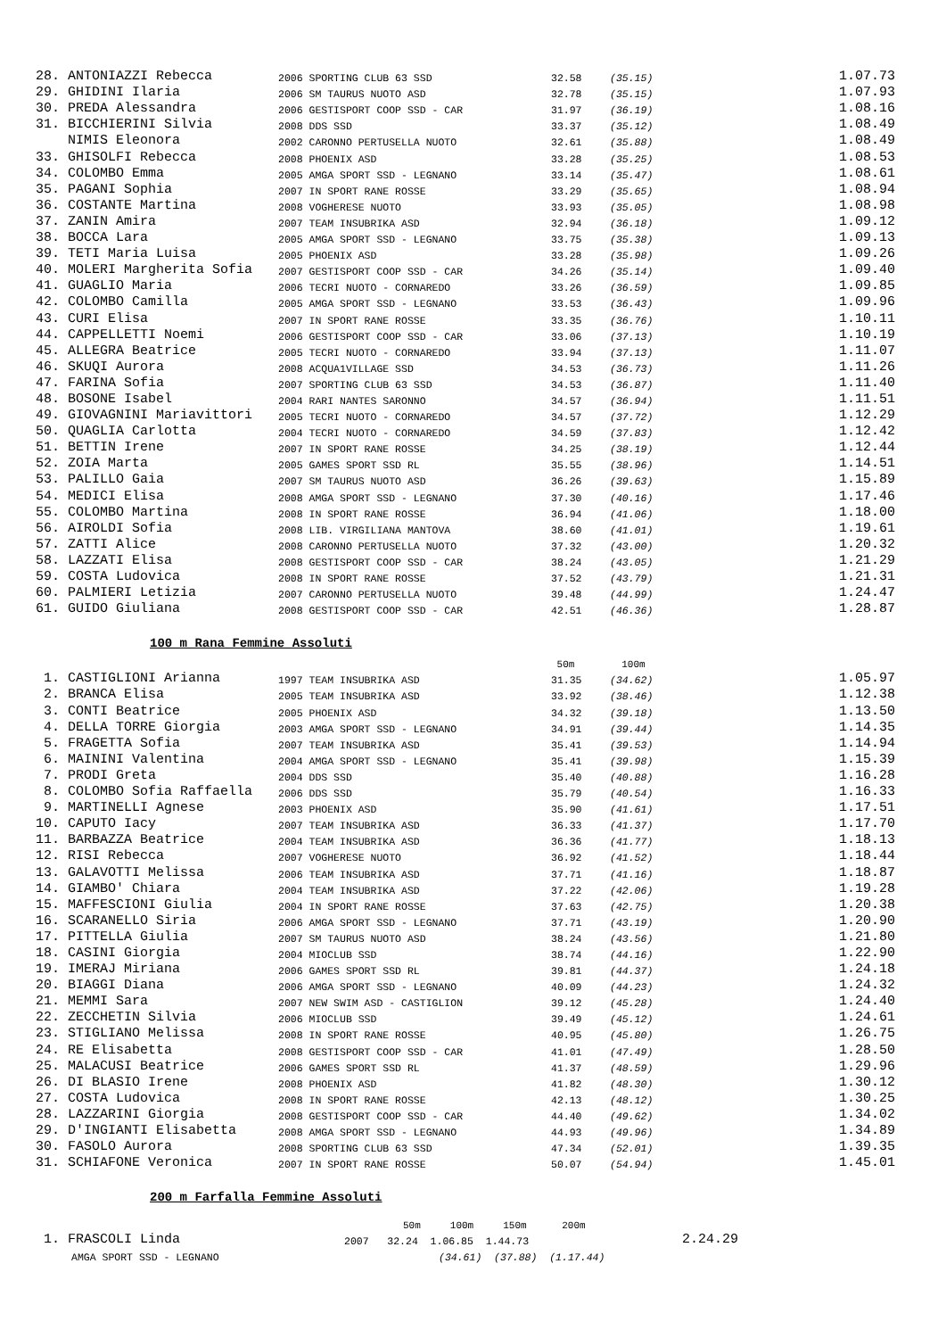| 28. ANTONIAZZI Rebecca | 2006 SPORTING CLUB 63 SSD | 32.58 | (35.15) | 1.07.73 |
| 29. GHIDINI Ilaria | 2006 SM TAURUS NUOTO ASD | 32.78 | (35.15) | 1.07.93 |
| 30. PREDA Alessandra | 2006 GESTISPORT COOP SSD - CAR | 31.97 | (36.19) | 1.08.16 |
| 31. BICCHIERINI Silvia | 2008 DDS SSD | 33.37 | (35.12) | 1.08.49 |
| NIMIS Eleonora | 2002 CARONNO PERTUSELLA NUOTO | 32.61 | (35.88) | 1.08.49 |
| 33. GHISOLFI Rebecca | 2008 PHOENIX ASD | 33.28 | (35.25) | 1.08.53 |
| 34. COLOMBO Emma | 2005 AMGA SPORT SSD - LEGNANO | 33.14 | (35.47) | 1.08.61 |
| 35. PAGANI Sophia | 2007 IN SPORT RANE ROSSE | 33.29 | (35.65) | 1.08.94 |
| 36. COSTANTE Martina | 2008 VOGHERESE NUOTO | 33.93 | (35.05) | 1.08.98 |
| 37. ZANIN Amira | 2007 TEAM INSUBRIKA ASD | 32.94 | (36.18) | 1.09.12 |
| 38. BOCCA Lara | 2005 AMGA SPORT SSD - LEGNANO | 33.75 | (35.38) | 1.09.13 |
| 39. TETI Maria Luisa | 2005 PHOENIX ASD | 33.28 | (35.98) | 1.09.26 |
| 40. MOLERI Margherita Sofia | 2007 GESTISPORT COOP SSD - CAR | 34.26 | (35.14) | 1.09.40 |
| 41. GUAGLIO Maria | 2006 TECRI NUOTO - CORNAREDO | 33.26 | (36.59) | 1.09.85 |
| 42. COLOMBO Camilla | 2005 AMGA SPORT SSD - LEGNANO | 33.53 | (36.43) | 1.09.96 |
| 43. CURI Elisa | 2007 IN SPORT RANE ROSSE | 33.35 | (36.76) | 1.10.11 |
| 44. CAPPELLETTI Noemi | 2006 GESTISPORT COOP SSD - CAR | 33.06 | (37.13) | 1.10.19 |
| 45. ALLEGRA Beatrice | 2005 TECRI NUOTO - CORNAREDO | 33.94 | (37.13) | 1.11.07 |
| 46. SKUQI Aurora | 2008 ACQUA1VILLAGE SSD | 34.53 | (36.73) | 1.11.26 |
| 47. FARINA Sofia | 2007 SPORTING CLUB 63 SSD | 34.53 | (36.87) | 1.11.40 |
| 48. BOSONE Isabel | 2004 RARI NANTES SARONNO | 34.57 | (36.94) | 1.11.51 |
| 49. GIOVAGNINI Mariavittori | 2005 TECRI NUOTO - CORNAREDO | 34.57 | (37.72) | 1.12.29 |
| 50. QUAGLIA Carlotta | 2004 TECRI NUOTO - CORNAREDO | 34.59 | (37.83) | 1.12.42 |
| 51. BETTIN Irene | 2007 IN SPORT RANE ROSSE | 34.25 | (38.19) | 1.12.44 |
| 52. ZOIA Marta | 2005 GAMES SPORT SSD RL | 35.55 | (38.96) | 1.14.51 |
| 53. PALILLO Gaia | 2007 SM TAURUS NUOTO ASD | 36.26 | (39.63) | 1.15.89 |
| 54. MEDICI Elisa | 2008 AMGA SPORT SSD - LEGNANO | 37.30 | (40.16) | 1.17.46 |
| 55. COLOMBO Martina | 2008 IN SPORT RANE ROSSE | 36.94 | (41.06) | 1.18.00 |
| 56. AIROLDI Sofia | 2008 LIB. VIRGILIANA MANTOVA | 38.60 | (41.01) | 1.19.61 |
| 57. ZATTI Alice | 2008 CARONNO PERTUSELLA NUOTO | 37.32 | (43.00) | 1.20.32 |
| 58. LAZZATI Elisa | 2008 GESTISPORT COOP SSD - CAR | 38.24 | (43.05) | 1.21.29 |
| 59. COSTA Ludovica | 2008 IN SPORT RANE ROSSE | 37.52 | (43.79) | 1.21.31 |
| 60. PALMIERI Letizia | 2007 CARONNO PERTUSELLA NUOTO | 39.48 | (44.99) | 1.24.47 |
| 61. GUIDO Giuliana | 2008 GESTISPORT COOP SSD - CAR | 42.51 | (46.36) | 1.28.87 |
100 m Rana Femmine Assoluti
| | | 50m | 100m | |
| 1. CASTIGLIONI Arianna | 1997 TEAM INSUBRIKA ASD | 31.35 | (34.62) | 1.05.97 |
| 2. BRANCA Elisa | 2005 TEAM INSUBRIKA ASD | 33.92 | (38.46) | 1.12.38 |
| 3. CONTI Beatrice | 2005 PHOENIX ASD | 34.32 | (39.18) | 1.13.50 |
| 4. DELLA TORRE Giorgia | 2003 AMGA SPORT SSD - LEGNANO | 34.91 | (39.44) | 1.14.35 |
| 5. FRAGETTA Sofia | 2007 TEAM INSUBRIKA ASD | 35.41 | (39.53) | 1.14.94 |
| 6. MAININI Valentina | 2004 AMGA SPORT SSD - LEGNANO | 35.41 | (39.98) | 1.15.39 |
| 7. PRODI Greta | 2004 DDS SSD | 35.40 | (40.88) | 1.16.28 |
| 8. COLOMBO Sofia Raffaella | 2006 DDS SSD | 35.79 | (40.54) | 1.16.33 |
| 9. MARTINELLI Agnese | 2003 PHOENIX ASD | 35.90 | (41.61) | 1.17.51 |
| 10. CAPUTO Iacy | 2007 TEAM INSUBRIKA ASD | 36.33 | (41.37) | 1.17.70 |
| 11. BARBAZZA Beatrice | 2004 TEAM INSUBRIKA ASD | 36.36 | (41.77) | 1.18.13 |
| 12. RISI Rebecca | 2007 VOGHERESE NUOTO | 36.92 | (41.52) | 1.18.44 |
| 13. GALAVOTTI Melissa | 2006 TEAM INSUBRIKA ASD | 37.71 | (41.16) | 1.18.87 |
| 14. GIAMBO' Chiara | 2004 TEAM INSUBRIKA ASD | 37.22 | (42.06) | 1.19.28 |
| 15. MAFFESCIONI Giulia | 2004 IN SPORT RANE ROSSE | 37.63 | (42.75) | 1.20.38 |
| 16. SCARANELLO Siria | 2006 AMGA SPORT SSD - LEGNANO | 37.71 | (43.19) | 1.20.90 |
| 17. PITTELLA Giulia | 2007 SM TAURUS NUOTO ASD | 38.24 | (43.56) | 1.21.80 |
| 18. CASINI Giorgia | 2004 MIOCLUB SSD | 38.74 | (44.16) | 1.22.90 |
| 19. IMERAJ Miriana | 2006 GAMES SPORT SSD RL | 39.81 | (44.37) | 1.24.18 |
| 20. BIAGGI Diana | 2006 AMGA SPORT SSD - LEGNANO | 40.09 | (44.23) | 1.24.32 |
| 21. MEMMI Sara | 2007 NEW SWIM ASD - CASTIGLION | 39.12 | (45.28) | 1.24.40 |
| 22. ZECCHETIN Silvia | 2006 MIOCLUB SSD | 39.49 | (45.12) | 1.24.61 |
| 23. STIGLIANO Melissa | 2008 IN SPORT RANE ROSSE | 40.95 | (45.80) | 1.26.75 |
| 24. RE Elisabetta | 2008 GESTISPORT COOP SSD - CAR | 41.01 | (47.49) | 1.28.50 |
| 25. MALACUSI Beatrice | 2006 GAMES SPORT SSD RL | 41.37 | (48.59) | 1.29.96 |
| 26. DI BLASIO Irene | 2008 PHOENIX ASD | 41.82 | (48.30) | 1.30.12 |
| 27. COSTA Ludovica | 2008 IN SPORT RANE ROSSE | 42.13 | (48.12) | 1.30.25 |
| 28. LAZZARINI Giorgia | 2008 GESTISPORT COOP SSD - CAR | 44.40 | (49.62) | 1.34.02 |
| 29. D'INGIANTI Elisabetta | 2008 AMGA SPORT SSD - LEGNANO | 44.93 | (49.96) | 1.34.89 |
| 30. FASOLO Aurora | 2008 SPORTING CLUB 63 SSD | 47.34 | (52.01) | 1.39.35 |
| 31. SCHIAFONE Veronica | 2007 IN SPORT RANE ROSSE | 50.07 | (54.94) | 1.45.01 |
200 m Farfalla Femmine Assoluti
| | 50m 100m 150m 200m | |
| 1. FRASCOLI Linda | 2007 32.24 1.06.85 1.44.73 | 2.24.29 |
| AMGA SPORT SSD - LEGNANO | (34.61) (37.88) (1.17.44) | |